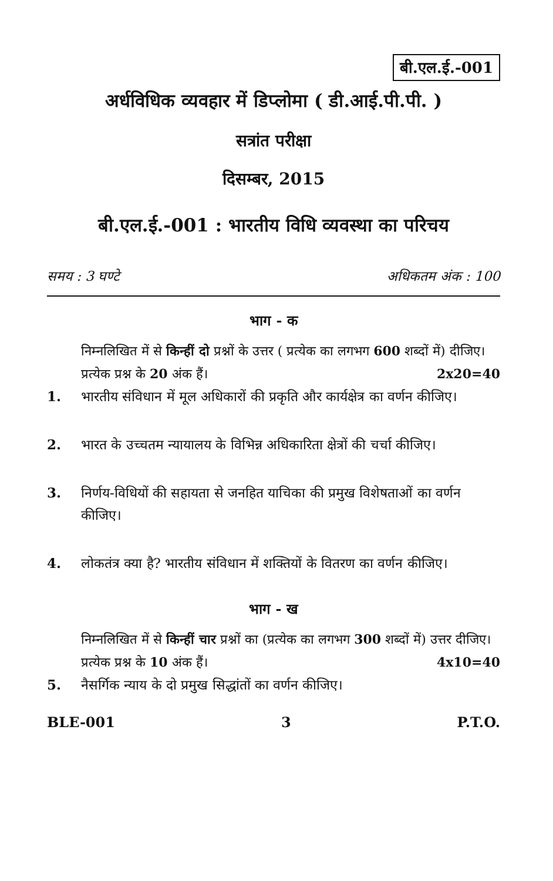बी.एल.ई.-001
अर्धविधिक व्यवहार में डिप्लोमा ( डी.आई.पी.पी. )
सत्रांत परीक्षा
दिसम्बर, 2015
बी.एल.ई.-001 : भारतीय विधि व्यवस्था का परिचय
समय : 3 घण्टे अधिकतम अंक : 100
भाग - क
निम्नलिखित में से किन्हीं दो प्रश्नों के उत्तर ( प्रत्येक का लगभग 600 शब्दों में) दीजिए। प्रत्येक प्रश्न के 20 अंक हैं। 2x20=40
1. भारतीय संविधान में मूल अधिकारों की प्रकृति और कार्यक्षेत्र का वर्णन कीजिए।
2. भारत के उच्चतम न्यायालय के विभिन्न अधिकारिता क्षेत्रों की चर्चा कीजिए।
3. निर्णय-विधियों की सहायता से जनहित याचिका की प्रमुख विशेषताओं का वर्णन कीजिए।
4. लोकतंत्र क्या है? भारतीय संविधान में शक्तियों के वितरण का वर्णन कीजिए।
भाग - ख
निम्नलिखित में से किन्हीं चार प्रश्नों का (प्रत्येक का लगभग 300 शब्दों में) उत्तर दीजिए। प्रत्येक प्रश्न के 10 अंक हैं। 4x10=40
5. नैसर्गिक न्याय के दो प्रमुख सिद्धांतों का वर्णन कीजिए।
BLE-001 3 P.T.O.